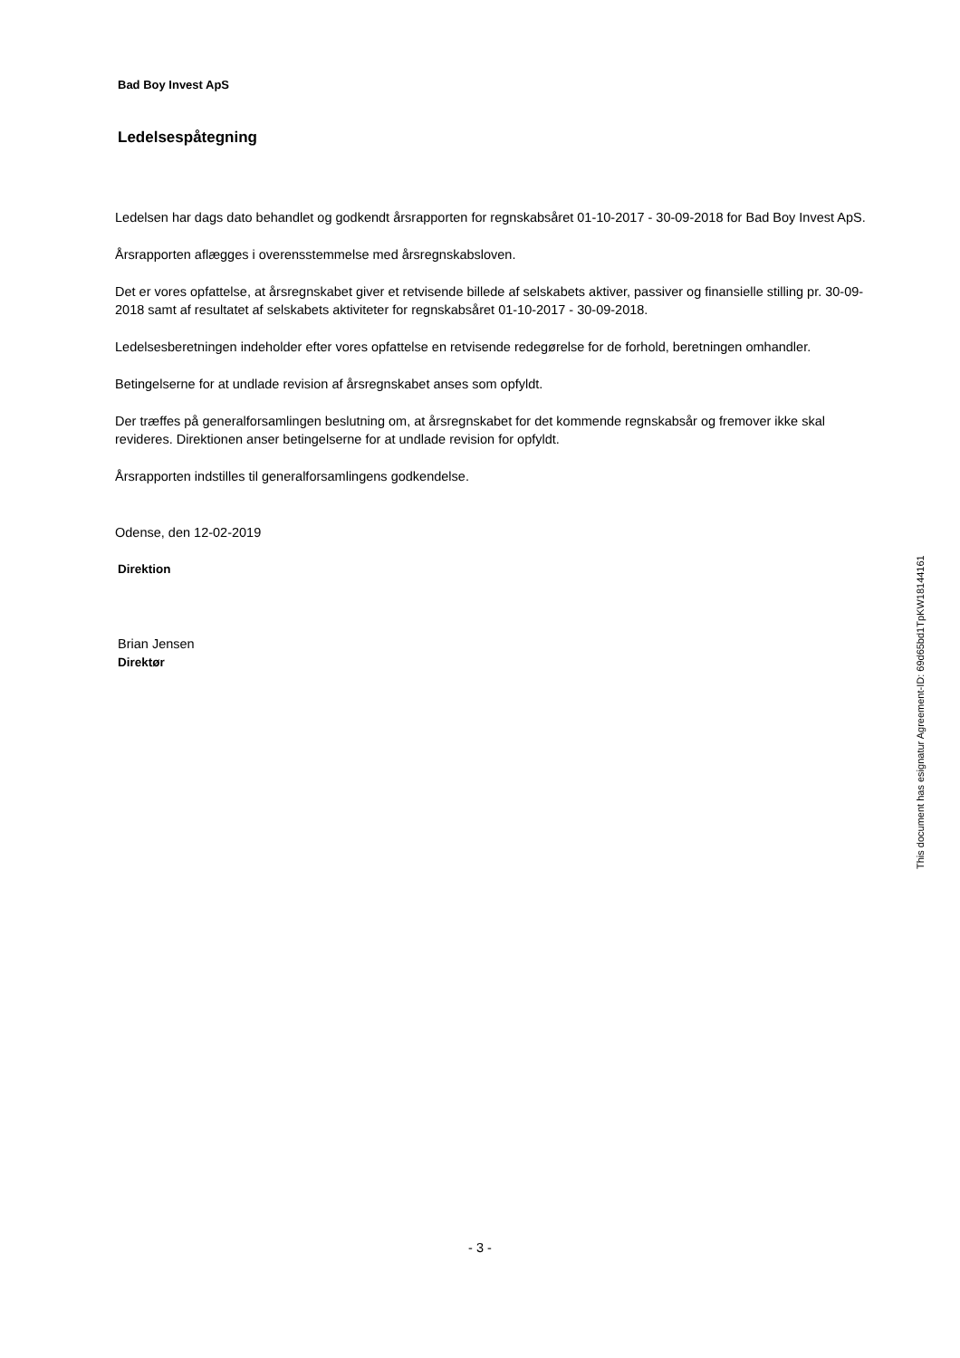Bad Boy Invest ApS
Ledelsespåtegning
Ledelsen har dags dato behandlet og godkendt årsrapporten for regnskabsåret 01-10-2017 - 30-09-2018 for Bad Boy Invest ApS.
Årsrapporten aflægges i overensstemmelse med årsregnskabsloven.
Det er vores opfattelse, at årsregnskabet giver et retvisende billede af selskabets aktiver, passiver og finansielle stilling pr. 30-09-2018 samt af resultatet af selskabets aktiviteter for regnskabsåret 01-10-2017 - 30-09-2018.
Ledelsesberetningen indeholder efter vores opfattelse en retvisende redegørelse for de forhold, beretningen omhandler.
Betingelserne for at undlade revision af årsregnskabet anses som opfyldt.
Der træffes på generalforsamlingen beslutning om, at årsregnskabet for det kommende regnskabsår og fremover ikke skal revideres. Direktionen anser betingelserne for at undlade revision for opfyldt.
Årsrapporten indstilles til generalforsamlingens godkendelse.
Odense, den 12-02-2019
Direktion
Brian Jensen
Direktør
This document has esignatur Agreement-ID: 69d65bd1TpKW18144161
- 3 -